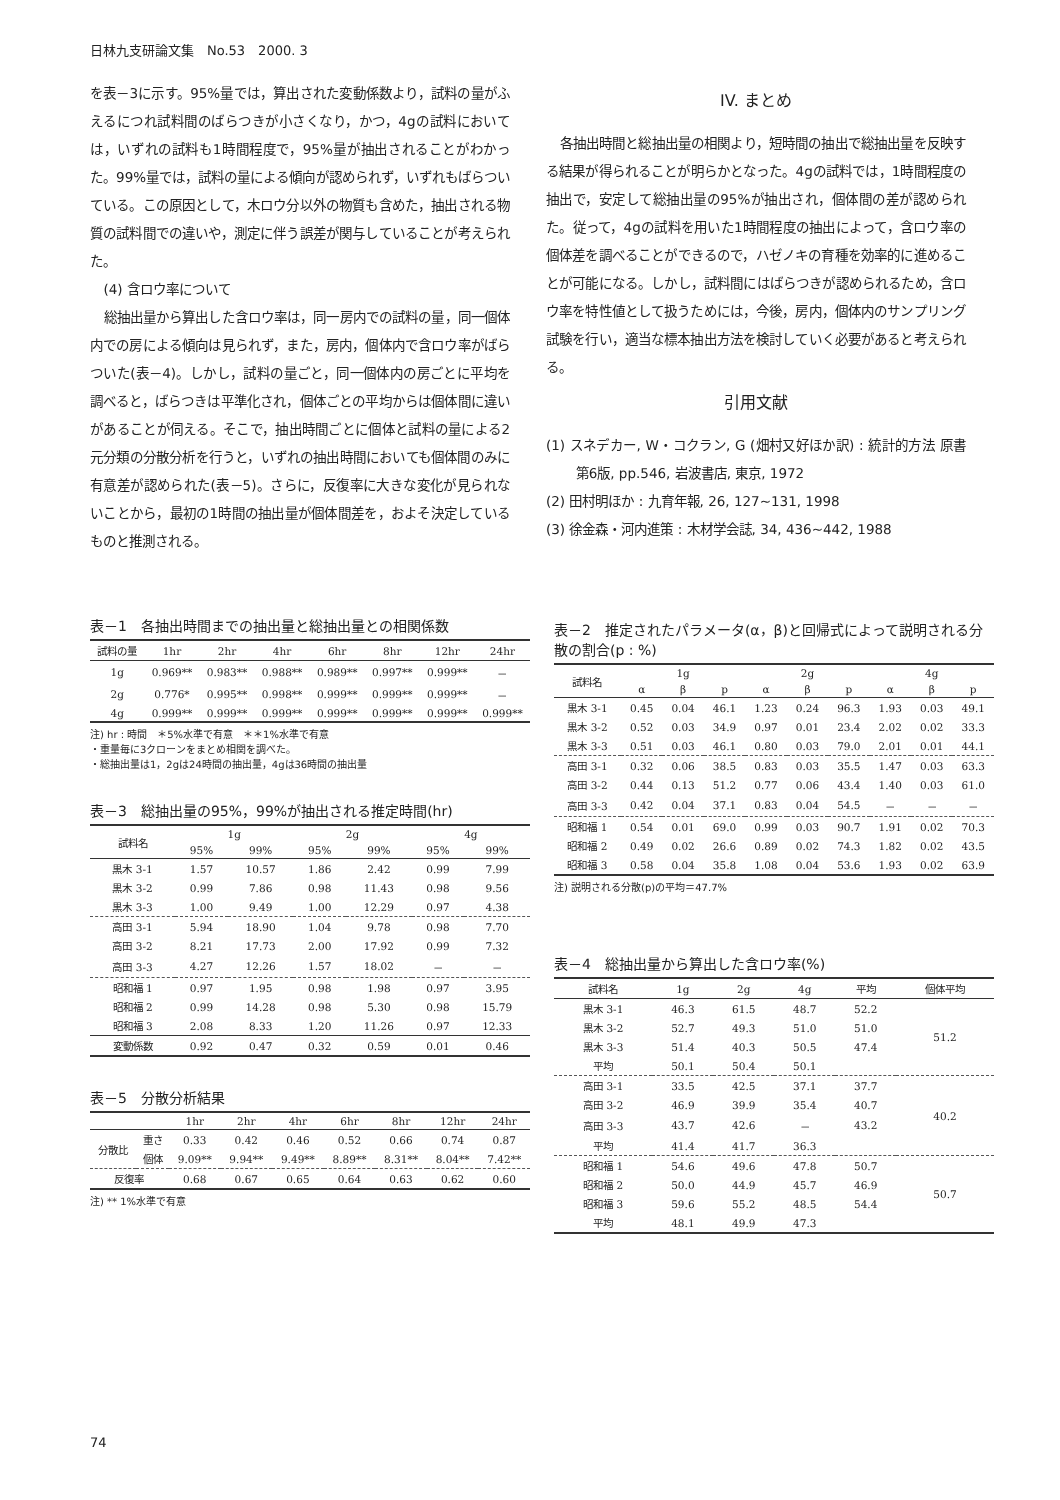日林九支研論文集　No.53　2000. 3
を表－3に示す。95%量では，算出された変動係数より，試料の量がふえるにつれ試料間のばらつきが小さくなり，かつ，4gの試料においては，いずれの試料も1時間程度で，95%量が抽出されることがわかった。99%量では，試料の量による傾向が認められず，いずれもばらついている。この原因として，木ロウ分以外の物質も含めた，抽出される物質の試料間での違いや，測定に伴う誤差が関与していることが考えられた。
(4) 含ロウ率について
総抽出量から算出した含ロウ率は，同一房内での試料の量，同一個体内での房による傾向は見られず，また，房内，個体内で含ロウ率がばらついた(表－4)。しかし，試料の量ごと，同一個体内の房ごとに平均を調べると，ばらつきは平準化され，個体ごとの平均からは個体間に違いがあることが伺える。そこで，抽出時間ごとに個体と試料の量による2元分類の分散分析を行うと，いずれの抽出時間においても個体間のみに有意差が認められた(表－5)。さらに，反復率に大きな変化が見られないことから，最初の1時間の抽出量が個体間差を，およそ決定しているものと推測される。
IV. まとめ
各抽出時間と総抽出量の相関より，短時間の抽出で総抽出量を反映する結果が得られることが明らかとなった。4gの試料では，1時間程度の抽出で，安定して総抽出量の95%が抽出され，個体間の差が認められた。従って，4gの試料を用いた1時間程度の抽出によって，含ロウ率の個体差を調べることができるので，ハゼノキの育種を効率的に進めることが可能になる。しかし，試料間にはばらつきが認められるため，含ロウ率を特性値として扱うためには，今後，房内，個体内のサンプリング試験を行い，適当な標本抽出方法を検討していく必要があると考えられる。
引用文献
(1) スネデカー, W・コクラン, G (畑村又好ほか訳) : 統計的方法 原書第6版, pp.546, 岩波書店, 東京, 1972
(2) 田村明ほか : 九育年報, 26, 127~131, 1998
(3) 徐金森・河内進策 : 木材学会誌, 34, 436~442, 1988
表－1　各抽出時間までの抽出量と総抽出量との相関係数
| 試料の量 | 1hr | 2hr | 4hr | 6hr | 8hr | 12hr | 24hr |
| --- | --- | --- | --- | --- | --- | --- | --- |
| 1g | 0.969** | 0.983** | 0.988** | 0.989** | 0.997** | 0.999** | － |
| 2g | 0.776* | 0.995** | 0.998** | 0.999** | 0.999** | 0.999** | － |
| 4g | 0.999** | 0.999** | 0.999** | 0.999** | 0.999** | 0.999** | 0.999** |
注) hr : 時間　＊5%水準で有意　＊＊1%水準で有意
・重量毎に3クローンをまとめ相関を調べた。
・総抽出量は1，2gは24時間の抽出量，4gは36時間の抽出量
表－3　総抽出量の95%，99%が抽出される推定時間(hr)
| 試料名 | 1g | | 2g | | 4g | |
| --- | --- | --- | --- | --- | --- | --- |
| | 95% | 99% | 95% | 99% | 95% | 99% |
| 黒木 3-1 | 1.57 | 10.57 | 1.86 | 2.42 | 0.99 | 7.99 |
| 黒木 3-2 | 0.99 | 7.86 | 0.98 | 11.43 | 0.98 | 9.56 |
| 黒木 3-3 | 1.00 | 9.49 | 1.00 | 12.29 | 0.97 | 4.38 |
| 高田 3-1 | 5.94 | 18.90 | 1.04 | 9.78 | 0.98 | 7.70 |
| 高田 3-2 | 8.21 | 17.73 | 2.00 | 17.92 | 0.99 | 7.32 |
| 高田 3-3 | 4.27 | 12.26 | 1.57 | 18.02 | － | － |
| 昭和福 1 | 0.97 | 1.95 | 0.98 | 1.98 | 0.97 | 3.95 |
| 昭和福 2 | 0.99 | 14.28 | 0.98 | 5.30 | 0.98 | 15.79 |
| 昭和福 3 | 2.08 | 8.33 | 1.20 | 11.26 | 0.97 | 12.33 |
| 変動係数 | 0.92 | 0.47 | 0.32 | 0.59 | 0.01 | 0.46 |
表－5　分散分析結果
| | | 1hr | 2hr | 4hr | 6hr | 8hr | 12hr | 24hr |
| --- | --- | --- | --- | --- | --- | --- | --- | --- |
| 分散比 | 重さ | 0.33 | 0.42 | 0.46 | 0.52 | 0.66 | 0.74 | 0.87 |
| | 個体 | 9.09** | 9.94** | 9.49** | 8.89** | 8.31** | 8.04** | 7.42** |
| 反復率 | | 0.68 | 0.67 | 0.65 | 0.64 | 0.63 | 0.62 | 0.60 |
注) ** 1%水準で有意
表－2　推定されたパラメータ(α，β)と回帰式によって説明される分散の割合(p : %)
| 試料名 | 1g | | | 2g | | | 4g | | |
| --- | --- | --- | --- | --- | --- | --- | --- | --- | --- |
| | α | β | p | α | β | p | α | β | p |
| 黒木 3-1 | 0.45 | 0.04 | 46.1 | 1.23 | 0.24 | 96.3 | 1.93 | 0.03 | 49.1 |
| 黒木 3-2 | 0.52 | 0.03 | 34.9 | 0.97 | 0.01 | 23.4 | 2.02 | 0.02 | 33.3 |
| 黒木 3-3 | 0.51 | 0.03 | 46.1 | 0.80 | 0.03 | 79.0 | 2.01 | 0.01 | 44.1 |
| 高田 3-1 | 0.32 | 0.06 | 38.5 | 0.83 | 0.03 | 35.5 | 1.47 | 0.03 | 63.3 |
| 高田 3-2 | 0.44 | 0.13 | 51.2 | 0.77 | 0.06 | 43.4 | 1.40 | 0.03 | 61.0 |
| 高田 3-3 | 0.42 | 0.04 | 37.1 | 0.83 | 0.04 | 54.5 | － | － | － |
| 昭和福 1 | 0.54 | 0.01 | 69.0 | 0.99 | 0.03 | 90.7 | 1.91 | 0.02 | 70.3 |
| 昭和福 2 | 0.49 | 0.02 | 26.6 | 0.89 | 0.02 | 74.3 | 1.82 | 0.02 | 43.5 |
| 昭和福 3 | 0.58 | 0.04 | 35.8 | 1.08 | 0.04 | 53.6 | 1.93 | 0.02 | 63.9 |
注) 説明される分散(p)の平均＝47.7%
表－4　総抽出量から算出した含ロウ率(%)
| 試料名 | 1g | 2g | 4g | 平均 | 個体平均 |
| --- | --- | --- | --- | --- | --- |
| 黒木 3-1 | 46.3 | 61.5 | 48.7 | 52.2 | 51.2 |
| 黒木 3-2 | 52.7 | 49.3 | 51.0 | 51.0 | |
| 黒木 3-3 | 51.4 | 40.3 | 50.5 | 47.4 | |
| 平均 | 50.1 | 50.4 | 50.1 | | |
| 高田 3-1 | 33.5 | 42.5 | 37.1 | 37.7 | 40.2 |
| 高田 3-2 | 46.9 | 39.9 | 35.4 | 40.7 | |
| 高田 3-3 | 43.7 | 42.6 | － | 43.2 | |
| 平均 | 41.4 | 41.7 | 36.3 | | |
| 昭和福 1 | 54.6 | 49.6 | 47.8 | 50.7 | 50.7 |
| 昭和福 2 | 50.0 | 44.9 | 45.7 | 46.9 | |
| 昭和福 3 | 59.6 | 55.2 | 48.5 | 54.4 | |
| 平均 | 48.1 | 49.9 | 47.3 | | |
74